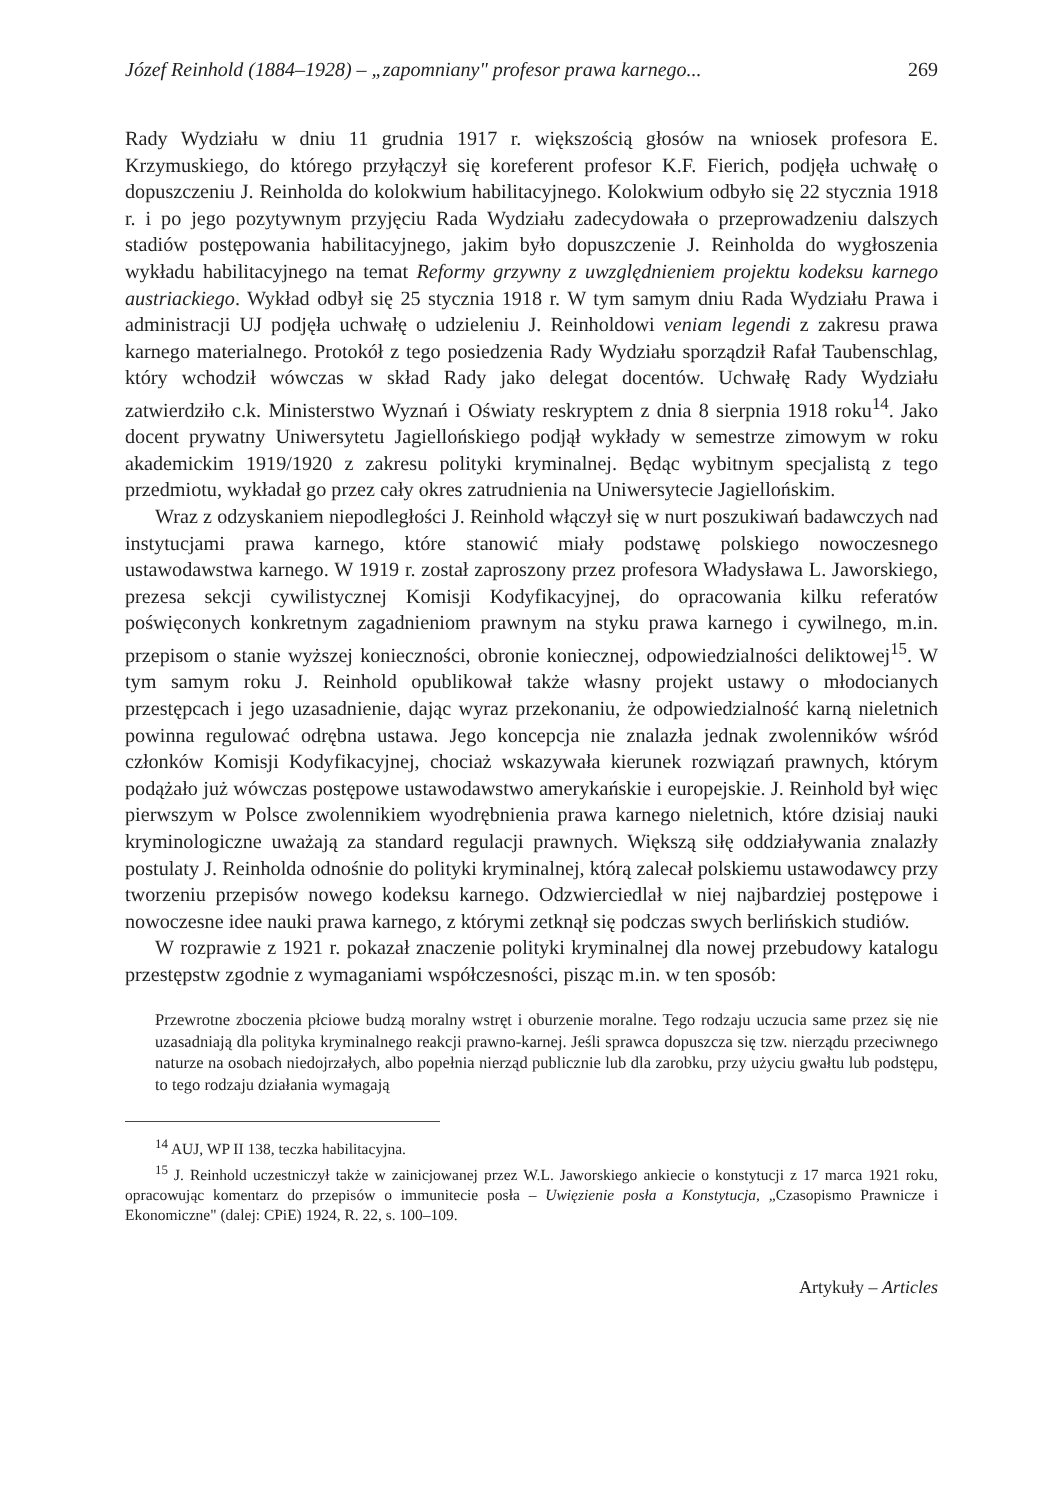Józef Reinhold (1884–1928) – „zapomniany" profesor prawa karnego... 269
Rady Wydziału w dniu 11 grudnia 1917 r. większością głosów na wniosek profesora E. Krzymuskiego, do którego przyłączył się koreferent profesor K.F. Fierich, podjęła uchwałę o dopuszczeniu J. Reinholda do kolokwium habilitacyjnego. Kolokwium odbyło się 22 stycznia 1918 r. i po jego pozytywnym przyjęciu Rada Wydziału zadecydowała o przeprowadzeniu dalszych stadiów postępowania habilitacyjnego, jakim było dopuszczenie J. Reinholda do wygłoszenia wykładu habilitacyjnego na temat Reformy grzywny z uwzględnieniem projektu kodeksu karnego austriackiego. Wykład odbył się 25 stycznia 1918 r. W tym samym dniu Rada Wydziału Prawa i administracji UJ podjęła uchwałę o udzieleniu J. Reinholdowi veniam legendi z zakresu prawa karnego materialnego. Protokół z tego posiedzenia Rady Wydziału sporządził Rafał Taubenschlag, który wchodził wówczas w skład Rady jako delegat docentów. Uchwałę Rady Wydziału zatwierdziło c.k. Ministerstwo Wyznań i Oświaty reskryptem z dnia 8 sierpnia 1918 roku<sup>14</sup>. Jako docent prywatny Uniwersytetu Jagiellońskiego podjął wykłady w semestrze zimowym w roku akademickim 1919/1920 z zakresu polityki kryminalnej. Będąc wybitnym specjalistą z tego przedmiotu, wykładał go przez cały okres zatrudnienia na Uniwersytecie Jagiellońskim.
Wraz z odzyskaniem niepodległości J. Reinhold włączył się w nurt poszukiwań badawczych nad instytucjami prawa karnego, które stanowić miały podstawę polskiego nowoczesnego ustawodawstwa karnego. W 1919 r. został zaproszony przez profesora Władysława L. Jaworskiego, prezesa sekcji cywilistycznej Komisji Kodyfikacyjnej, do opracowania kilku referatów poświęconych konkretnym zagadnieniom prawnym na styku prawa karnego i cywilnego, m.in. przepisom o stanie wyższej konieczności, obronie koniecznej, odpowiedzialności deliktowej<sup>15</sup>. W tym samym roku J. Reinhold opublikował także własny projekt ustawy o młodocianych przestępcach i jego uzasadnienie, dając wyraz przekonaniu, że odpowiedzialność karną nieletnich powinna regulować odrębna ustawa. Jego koncepcja nie znalazła jednak zwolenników wśród członków Komisji Kodyfikacyjnej, chociaż wskazywała kierunek rozwiązań prawnych, którym podążało już wówczas postępowe ustawodawstwo amerykańskie i europejskie. J. Reinhold był więc pierwszym w Polsce zwolennikiem wyodrębnienia prawa karnego nieletnich, które dzisiaj nauki kryminologiczne uważają za standard regulacji prawnych. Większą siłę oddziaływania znalazły postulaty J. Reinholda odnośnie do polityki kryminalnej, którą zalecał polskiemu ustawodawcy przy tworzeniu przepisów nowego kodeksu karnego. Odzwierciedlał w niej najbardziej postępowe i nowoczesne idee nauki prawa karnego, z którymi zetknął się podczas swych berlińskich studiów.
W rozprawie z 1921 r. pokazał znaczenie polityki kryminalnej dla nowej przebudowy katalogu przestępstw zgodnie z wymaganiami współczesności, pisząc m.in. w ten sposób:
Przewrotne zboczenia płciowe budzą moralny wstręt i oburzenie moralne. Tego rodzaju uczucia same przez się nie uzasadniają dla polityka kryminalnego reakcji prawno-karnej. Jeśli sprawca dopuszcza się tzw. nierządu przeciwnego naturze na osobach niedojrzałych, albo popełnia nierząd publicznie lub dla zarobku, przy użyciu gwałtu lub podstępu, to tego rodzaju działania wymagają
<sup>14</sup> AUJ, WP II 138, teczka habilitacyjna.
<sup>15</sup> J. Reinhold uczestniczył także w zainicjowanej przez W.L. Jaworskiego ankiecie o konstytucji z 17 marca 1921 roku, opracowując komentarz do przepisów o immunitecie posła – Uwięzienie posła a Konstytucja, „Czasopismo Prawnicze i Ekonomiczne" (dalej: CPiE) 1924, R. 22, s. 100–109.
Artykuły – Articles